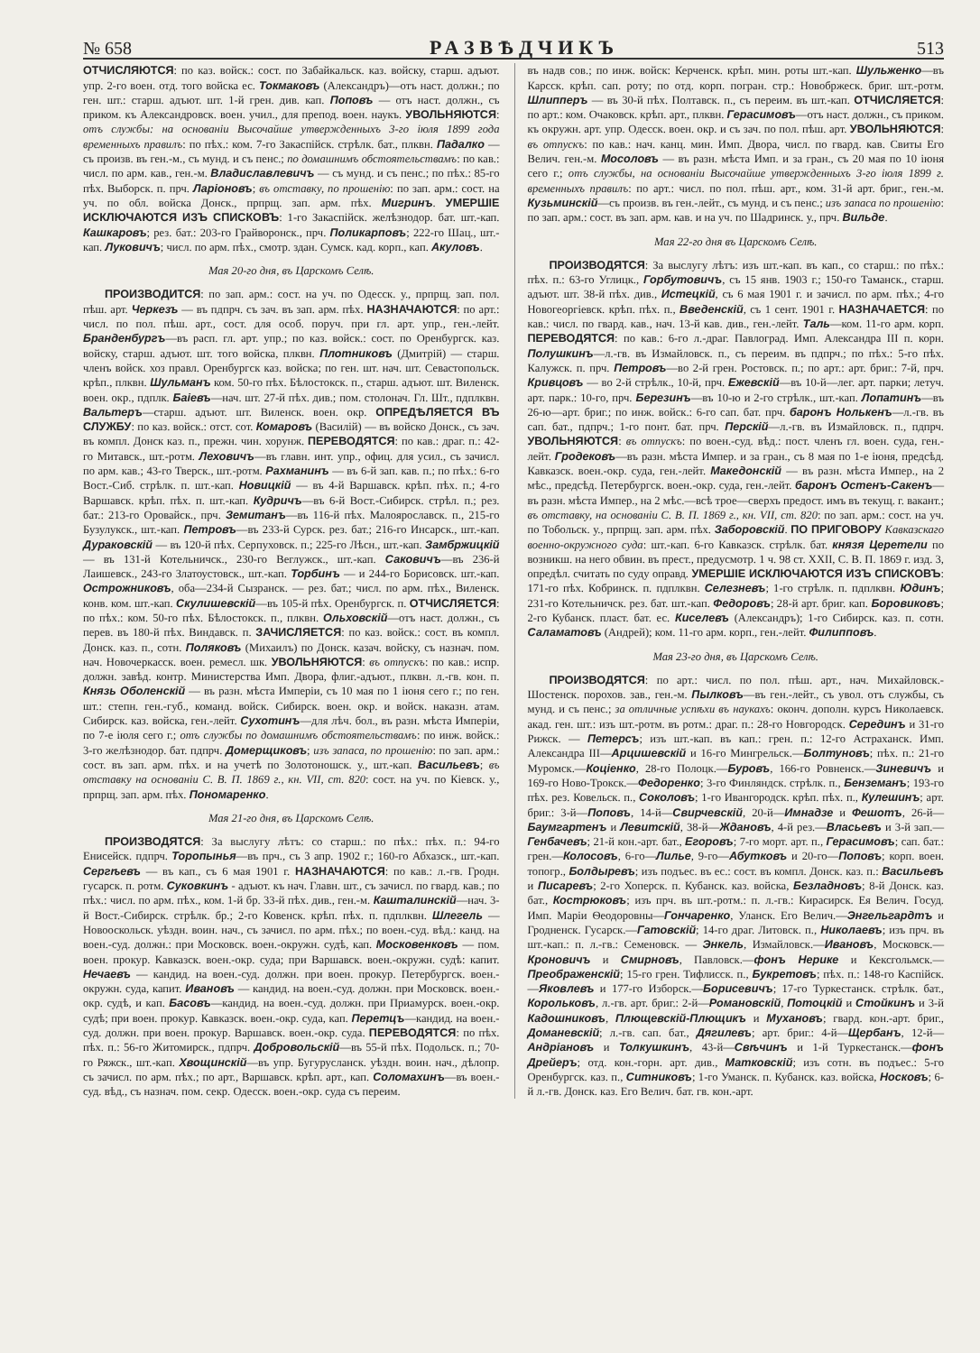№ 658 РАЗВѢДЧИКЪ 513
ОТЧИСЛЯЮТСЯ: по каз. войск.: сост. по Забайкальск. каз. войску, старш. адъют. упр. 2-го воен. отд. того войска ес. Токмаковъ (Александръ)—отъ наст. должн.; по ген. шт.: старш. адъют. шт. 1-й грен. див. кап. Поповъ — отъ наст. должн., съ приком. къ Александровск. воен. учил., для препод. воен. наукъ. УВОЛЬНЯЮТСЯ: отъ службы: на основаніи Высочайше утвержденныхъ 3-го іюля 1899 года временныхъ правилъ: по пѣх.: ком. 7-го Закаспійск. стрѣлк. бат., плквн. Падалко — съ произв. въ ген.-м., съ мунд. и съ пенс.; по домашнимъ обстоятельствамъ: по кав.: числ. по арм. кав., ген.-м. Владиславлевичъ — съ мунд. и съ пенс.; по пѣх.: 85-го пѣх. Выборск. п. прч. Ларіоновъ; въ отставку, по прошенію: по зап. арм.: сост. на уч. по обл. войска Донск., прпрщ. зап. арм. пѣх. Мигринъ. УМЕРШІЕ ИСКЛЮЧАЮТСЯ ИЗЪ СПИСКОВЪ: 1-го Закаспійск. желѣзнодор. бат. шт.-кап. Кашкаровъ; рез. бат.: 203-го Грайворонск., прч. Поликарповъ; 222-го Шац., шт.-кап. Луковичъ; числ. по арм. пѣх., смотр. здан. Сумск. кад. корп., кап. Акуловъ.
Мая 20-го дня, въ Царскомъ Селѣ.
ПРОИЗВОДИТСЯ: по зап. арм.: сост. на уч. по Одесск. у., прпрщ. зап. пол. пѣш. арт. Черкезъ — въ пдпрч. съ зач. въ зап. арм. пѣх. НАЗНАЧАЮТСЯ: по арт.: числ. по пол. пѣш. арт., сост. для особ. поруч. при гл. арт. упр., ген.-лейт. Бранденбургъ—въ расп. гл. арт. упр.; по каз. войск.: сост. по Оренбургск. каз. войску, старш. адъют. шт. того войска, плквн. Плотниковъ (Дмитрій) — старш. членъ войск. хоз правл. Оренбургск каз. войска; по ген. шт. нач. шт. Севастопольск. крѣп., плквн. Шульманъ ком. 50-го пѣх. Бѣлостокск. п., старш. адъют. шт. Виленск. воен. окр., пдплк. Баіевъ—нач. шт. 27-й пѣх. див.; пом. столонач. Гл. Шт., пдплквн. Вальтеръ—старш. адъют. шт. Виленск. воен. окр. ОПРЕДѢЛЯЕТСЯ ВЪ СЛУЖБУ: по каз. войск.: отст. сот. Комаровъ (Василій) — въ войско Донск., съ зач. въ компл. Донск каз. п., прежн. чин. хорунж. ПЕРЕВОДЯТСЯ: по кав.: драг. п.: 42-го Митавск., шт.-ротм. Леховичъ—въ главн. инт. упр., офиц. для усил., съ зачисл. по арм. кав.; 43-го Тверск., шт.-ротм. Рахманинъ — въ 6-й зап. кав. п.; по пѣх.: 6-го Вост.-Сиб. стрѣлк. п. шт.-кап. Новицкій — въ 4-й Варшавск. крѣп. пѣх. п.; 4-го Варшавск. крѣп. пѣх. п. шт.-кап. Кудричъ—въ 6-й Вост.-Сибирск. стрѣл. п.; рез. бат.: 213-го Оровайск., прч. Земитанъ—въ 116-й пѣх. Малоярославск. п., 215-го Бузулукск., шт.-кап. Петровъ—въ 233-й Сурск. рез. бат.; 216-го Инсарск., шт.-кап. Дураковскій — въ 120-й пѣх. Серпуховск. п.; 225-го Лѣсн., шт.-кап. Замбржицкій — въ 131-й Котельничск., 230-го Веглужск., шт.-кап. Саковичъ—въ 236-й Лаишевск., 243-го Златоустовск., шт.-кап. Торбинъ — и 244-го Борисовск. шт.-кап. Острожниковъ, оба—234-й Сызранск. — рез. бат.; числ. по арм. пѣх., Виленск. конв. ком. шт.-кап. Скулишевскій—въ 105-й пѣх. Оренбургск. п. ОТЧИСЛЯЕТСЯ: по пѣх.: ком. 50-го пѣх. Бѣлостокск. п., плквн. Ольховскій—отъ наст. должн., съ перев. въ 180-й пѣх. Виндавск. п. ЗАЧИСЛЯЕТСЯ: по каз. войск.: сост. въ компл. Донск. каз. п., сотн. Поляковъ (Михаилъ) по Донск. казач. войску, съ назнач. пом. нач. Новочеркасск. воен. ремесл. шк. УВОЛЬНЯЮТСЯ: въ отпускъ: по кав.: испр. должн. завѣд. контр. Министерства Имп. Двора, флиг.-адъют., плквн. л.-гв. кон. п. Князь Оболенскій — въ разн. мѣста Имперіи, съ 10 мая по 1 іюня сего г.; по ген. шт.: степн. ген.-губ., команд. войск. Сибирск. воен. окр. и войск. наказн. атам. Сибирск. каз. войска, ген.-лейт. Сухотинъ—для лѣч. бол., въ разн. мѣста Имперіи, по 7-е іюля сего г.; отъ службы по домашнимъ обстоятельствамъ: по инж. войск.: 3-го желѣзнодор. бат. пдпрч. Домерщиковъ; изъ запаса, по прошенію: по зап. арм.: сост. въ зап. арм. пѣх. и на учетѣ по Золотоношск. у., шт.-кап. Васильевъ; въ отставку на основаніи С. В. П. 1869 г., кн. VII, ст. 820: сост. на уч. по Кіевск. у., прпрщ. зап. арм. пѣх. Пономаренко.
Мая 21-го дня, въ Царскомъ Селѣ.
ПРОИЗВОДЯТСЯ: За выслугу лѣтъ: со старш.: по пѣх.: пѣх. п.: 94-го Енисейск. пдпрч. Торопынья—въ прч., съ 3 апр. 1902 г.; 160-го Абхазск., шт.-кап. Сергѣевъ — въ кап., съ 6 мая 1901 г. НАЗНАЧАЮТСЯ: по кав.: л.-гв. Гродн. гусарск. п. ротм. Суковкинъ - адъют. къ нач. Главн. шт., съ зачисл. по гвард. кав.; по пѣх.: числ. по арм. пѣх., ком. 1-й бр. 33-й пѣх. див., ген.-м. Кашталинскій—нач. 3-й Вост.-Сибирск. стрѣлк. бр.; 2-го Ковенск. крѣп. пѣх. п. пдплквн. Шлегель — Новооскольск. уѣздн. воин. нач., съ зачисл. по арм. пѣх.; по воен.-суд. вѣд.: канд. на воен.-суд. должн.: при Московск. воен.-окружн. судѣ, кап. Московенковъ — пом. воен. прокур. Кавказск. воен.-окр. суда; при Варшавск. воен.-окружн. судѣ: капит. Нечаевъ — кандид. на воен.-суд. должн. при воен. прокур. Петербургск. воен.-окружн. суда, капит. Ивановъ — кандид. на воен.-суд. должн. при Московск. воен.-окр. судѣ, и кап. Басовъ—кандид. на воен.-суд. должн. при Приамурск. воен.-окр. судѣ; при воен. прокур. Кавказск. воен.-окр. суда, кап. Перетцъ—кандид. на воен.-суд. должн. при воен. прокур. Варшавск. воен.-окр. суда. ПЕРЕВОДЯТСЯ: по пѣх. пѣх. п.: 56-го Житомирск., пдпрч. Добровольскій—въ 55-й пѣх. Подольск. п.; 70-го Ряжск., шт.-кап. Хвощинскій—въ упр. Бугурусланск. уѣздн. воин. нач., дѣлопр. съ зачисл. по арм. пѣх.; по арт., Варшавск. крѣп. арт., кап. Соломахинъ—въ воен.-суд. вѣд., съ назнач. пом. секр. Одесск. воен.-окр. суда съ переим.
въ надв сов.; по инж. войск: Керченск. крѣп. мин. роты шт.-кап. Шульженко—въ Карсск. крѣп. сап. роту; по отд. корп. погран. стр.: Новобржеск. бриг. шт.-ротм. Шлипперъ — въ 30-й пѣх. Полтавск. п., съ переим. въ шт.-кап. ОТЧИСЛЯЕТСЯ: по арт.: ком. Очаковск. крѣп. арт., плквн. Герасимовъ—отъ наст. должн., съ приком. къ окружн. арт. упр. Одесск. воен. окр. и съ зач. по пол. пѣш. арт. УВОЛЬНЯЮТСЯ: въ отпускъ: по кав.: нач. канц. мин. Имп. Двора, числ. по гвард. кав. Свиты Его Велич. ген.-м. Мосоловъ — въ разн. мѣста Имп. и за гран., съ 20 мая по 10 іюня сего г.; отъ службы, на основаніи Высочайше утвержденныхъ 3-го іюля 1899 г. временныхъ правилъ: по арт.: числ. по пол. пѣш. арт., ком. 31-й арт. бриг., ген.-м. Кузьминскій—съ произв. въ ген.-лейт., съ мунд. и съ пенс.; изъ запаса по прошенію: по зап. арм.: сост. въ зап. арм. кав. и на уч. по Шадринск. у., прч. Вильде.
Мая 22-го дня въ Царскомъ Селѣ.
ПРОИЗВОДЯТСЯ: За выслугу лѣтъ: изъ шт.-кап. въ кап., со старш.: по пѣх.: пѣх. п.: 63-го Углицк., Горбутовичъ, съ 15 янв. 1903 г.; 150-го Таманск., старш. адъют. шт. 38-й пѣх. див., Истецкій, съ 6 мая 1901 г. и зачисл. по арм. пѣх.; 4-го Новогеоргіевск. крѣп. пѣх. п., Введенскій, съ 1 сент. 1901 г. НАЗНАЧАЕТСЯ: по кав.: числ. по гвард. кав., нач. 13-й кав. див., ген.-лейт. Таль—ком. 11-го арм. корп. ПЕРЕВОДЯТСЯ: по кав.: 6-го л.-драг. Павлоград. Имп. Александра III п. корн. Полушкинъ—л.-гв. въ Измайловск. п., съ переим. въ пдпрч.; по пѣх.: 5-го пѣх. Калужск. п. прч. Петровъ—во 2-й грен. Ростовск. п.; по арт.: арт. бриг.: 7-й, прч. Кривцовъ — во 2-й стрѣлк., 10-й, прч. Ежевскій—въ 10-й—лег. арт. парки; летуч. арт. парк.: 10-го, прч. Березинъ—въ 10-ю и 2-го стрѣлк., шт.-кап. Лопатинъ—въ 26-ю—арт. бриг.; по инж. войск.: 6-го сап. бат. прч. баронъ Нолькенъ—л.-гв. въ сап. бат., пдпрч.; 1-го понт. бат. прч. Перскій—л.-гв. въ Измайловск. п., пдпрч. УВОЛЬНЯЮТСЯ: въ отпускъ: по воен.-суд. вѣд.: пост. членъ гл. воен. суда, ген.-лейт. Гродековъ—въ разн. мѣста Импер. и за гран., съ 8 мая по 1-е іюня, предсѣд. Кавказск. воен.-окр. суда, ген.-лейт. Македонскій — въ разн. мѣста Импер., на 2 мѣс., предсѣд. Петербургск. воен.-окр. суда, ген.-лейт. баронъ Остенъ-Сакенъ—въ разн. мѣста Импер., на 2 мѣс.—всѣ трое—сверхъ предост. имъ въ текущ. г. вакант.; въ отставку, на основаніи С. В. П. 1869 г., кн. VII, ст. 820: по зап. арм.: сост. на уч. по Тобольск. у., прпрщ. зап. арм. пѣх. Заборовскій. ПО ПРИГОВОРУ Кавказскаго военно-окружного суда: шт.-кап. 6-го Кавказск. стрѣлк. бат. князя Церетели по возникш. на него обвин. въ прест., предусмотр. 1 ч. 98 ст. XXII, С. В. П. 1869 г. изд. 3, опредѣл. считать по суду оправд. УМЕРШІЕ ИСКЛЮЧАЮТСЯ ИЗЪ СПИСКОВЪ: 171-го пѣх. Кобринск. п. пдплквн. Селезневъ; 1-го стрѣлк. п. пдплквн. Юдинъ; 231-го Котельничск. рез. бат. шт.-кап. Федоровъ; 28-й арт. бриг. кап. Боровиковъ; 2-го Кубанск. пласт. бат. ес. Киселевъ (Александръ); 1-го Сибирск. каз. п. сотн. Саламатовъ (Андрей); ком. 11-го арм. корп., ген.-лейт. Филипповъ.
Мая 23-го дня, въ Царскомъ Селѣ.
ПРОИЗВОДЯТСЯ: по арт.: числ. по пол. пѣш. арт., нач. Михайловск.-Шостенск. порохов. зав., ген.-м. Пылковъ—въ ген.-лейт., съ увол. отъ службы, съ мунд. и съ пенс.; за отличные успѣхи въ наукахъ: оконч. дополн. курсъ Николаевск. акад. ген. шт.: изъ шт.-ротм. въ ротм.: драг. п.: 28-го Новгородск. Серединъ и 31-го Рижск. — Петерсъ; изъ шт.-кап. въ кап.: грен. п.: 12-го Астраханск. Имп. Александра III—Арцишевскій и 16-го Мингрельск.—Болтуновъ; пѣх. п.: 21-го Муромск.—Коціенко, 28-го Полоцк.—Буровъ, 166-го Ровненск.—Зиневичъ и 169-го Ново-Трокск.—Федоренко; 3-го Финляндск. стрѣлк. п., Бенземанъ; 193-го пѣх. рез. Ковельск. п., Соколовъ; 1-го Ивангородск. крѣп. пѣх. п., Кулешинъ; арт. бриг.: 3-й—Поповъ, 14-й—Свирчевскій, 20-й—Имнадзе и Фешотъ, 26-й—Баумгартенъ и Левитскій, 38-й—Ждановъ, 4-й рез.—Власьевъ и 3-й зап.—Генбачевъ; 21-й кон.-арт. бат., Егоровъ; 7-го морт. арт. п., Герасимовъ; сап. бат.: грен.—Колосовъ, 6-го—Лилье, 9-го—Абутковъ и 20-го—Поповъ; корп. воен. топогр., Болдыревъ; изъ подъес. въ ес.: сост. въ компл. Донск. каз. п.: Васильевъ и Писаревъ; 2-го Хоперск. п. Кубанск. каз. войска, Безладновъ; 8-й Донск. каз. бат., Кострюковъ; изъ прч. въ шт.-ротм.: п. л.-гв.: Кирасирск. Ея Велич. Госуд. Имп. Маріи Ѳеодоровны—Гончаренко, Уланск. Его Велич.—Энгельгардтъ и Гродненск. Гусарск.—Гатовскій; 14-го драг. Литовск. п., Николаевъ; изъ прч. въ шт.-кап.: п. л.-гв.: Семеновск. — Энкель, Измайловск.—Ивановъ, Московск.—Кроновичъ и Смирновъ, Павловск.—фонъ Нерике и Кексгольмск.—Преображенскій; 15-го грен. Тифлисск. п., Букретовъ; пѣх. п.: 148-го Каспійск.—Яковлевъ и 177-го Изборск.—Борисевичъ; 17-го Туркестанск. стрѣлк. бат., Корольковъ, л.-гв. арт. бриг.: 2-й—Романовскій, Потоцкій и Стойкинъ и 3-й Кадошниковъ, Плющевскій-Плющикъ и Мухановъ; гвард. кон.-арт. бриг., Доманевскій; л.-гв. сап. бат., Дягилевъ; арт. бриг.: 4-й—Щербанъ, 12-й—Андріановъ и Толкушкинъ, 43-й—Свѣчинъ и 1-й Туркестанск.—фонъ Дрейеръ; отд. кон.-горн. арт. див., Матковскій; изъ сотн. въ подъес.: 5-го Оренбургск. каз. п., Ситниковъ; 1-го Уманск. п. Кубанск. каз. войска, Носковъ; 6-й л.-гв. Донск. каз. Его Велич. бат. гв. кон.-арт.